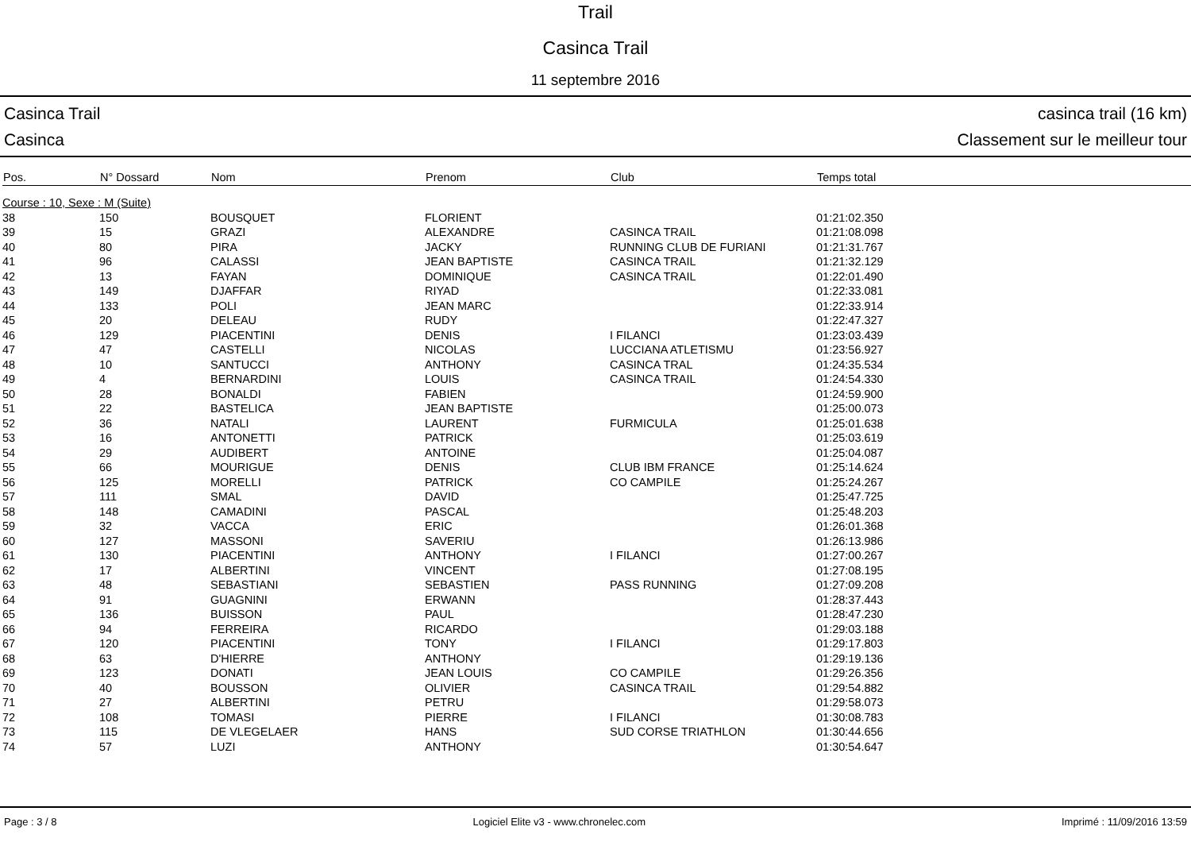Trail
Casinca Trail
11 septembre 2016
Casinca Trail
Casinca
casinca trail (16 km)
Classement sur le meilleur tour
| Pos. | N° Dossard | Nom | Prenom | Club | Temps total |
| --- | --- | --- | --- | --- | --- |
| Course : 10, Sexe : M (Suite) | | | | | |
| 38 | 150 | BOUSQUET | FLORIENT | | 01:21:02.350 |
| 39 | 15 | GRAZI | ALEXANDRE | CASINCA TRAIL | 01:21:08.098 |
| 40 | 80 | PIRA | JACKY | RUNNING CLUB DE FURIANI | 01:21:31.767 |
| 41 | 96 | CALASSI | JEAN BAPTISTE | CASINCA TRAIL | 01:21:32.129 |
| 42 | 13 | FAYAN | DOMINIQUE | CASINCA TRAIL | 01:22:01.490 |
| 43 | 149 | DJAFFAR | RIYAD | | 01:22:33.081 |
| 44 | 133 | POLI | JEAN MARC | | 01:22:33.914 |
| 45 | 20 | DELEAU | RUDY | | 01:22:47.327 |
| 46 | 129 | PIACENTINI | DENIS | I FILANCI | 01:23:03.439 |
| 47 | 47 | CASTELLI | NICOLAS | LUCCIANA ATLETISMU | 01:23:56.927 |
| 48 | 10 | SANTUCCI | ANTHONY | CASINCA TRAL | 01:24:35.534 |
| 49 | 4 | BERNARDINI | LOUIS | CASINCA TRAIL | 01:24:54.330 |
| 50 | 28 | BONALDI | FABIEN | | 01:24:59.900 |
| 51 | 22 | BASTELICA | JEAN BAPTISTE | | 01:25:00.073 |
| 52 | 36 | NATALI | LAURENT | FURMICULA | 01:25:01.638 |
| 53 | 16 | ANTONETTI | PATRICK | | 01:25:03.619 |
| 54 | 29 | AUDIBERT | ANTOINE | | 01:25:04.087 |
| 55 | 66 | MOURIGUE | DENIS | CLUB IBM FRANCE | 01:25:14.624 |
| 56 | 125 | MORELLI | PATRICK | CO CAMPILE | 01:25:24.267 |
| 57 | 111 | SMAL | DAVID | | 01:25:47.725 |
| 58 | 148 | CAMADINI | PASCAL | | 01:25:48.203 |
| 59 | 32 | VACCA | ERIC | | 01:26:01.368 |
| 60 | 127 | MASSONI | SAVERIU | | 01:26:13.986 |
| 61 | 130 | PIACENTINI | ANTHONY | I FILANCI | 01:27:00.267 |
| 62 | 17 | ALBERTINI | VINCENT | | 01:27:08.195 |
| 63 | 48 | SEBASTIANI | SEBASTIEN | PASS RUNNING | 01:27:09.208 |
| 64 | 91 | GUAGNINI | ERWANN | | 01:28:37.443 |
| 65 | 136 | BUISSON | PAUL | | 01:28:47.230 |
| 66 | 94 | FERREIRA | RICARDO | | 01:29:03.188 |
| 67 | 120 | PIACENTINI | TONY | I FILANCI | 01:29:17.803 |
| 68 | 63 | D'HIERRE | ANTHONY | | 01:29:19.136 |
| 69 | 123 | DONATI | JEAN LOUIS | CO CAMPILE | 01:29:26.356 |
| 70 | 40 | BOUSSON | OLIVIER | CASINCA TRAIL | 01:29:54.882 |
| 71 | 27 | ALBERTINI | PETRU | | 01:29:58.073 |
| 72 | 108 | TOMASI | PIERRE | I FILANCI | 01:30:08.783 |
| 73 | 115 | DE VLEGELAER | HANS | SUD CORSE TRIATHLON | 01:30:44.656 |
| 74 | 57 | LUZI | ANTHONY | | 01:30:54.647 |
Page : 3 / 8 Logiciel Elite v3 - www.chronelec.com Imprimé : 11/09/2016 13:59